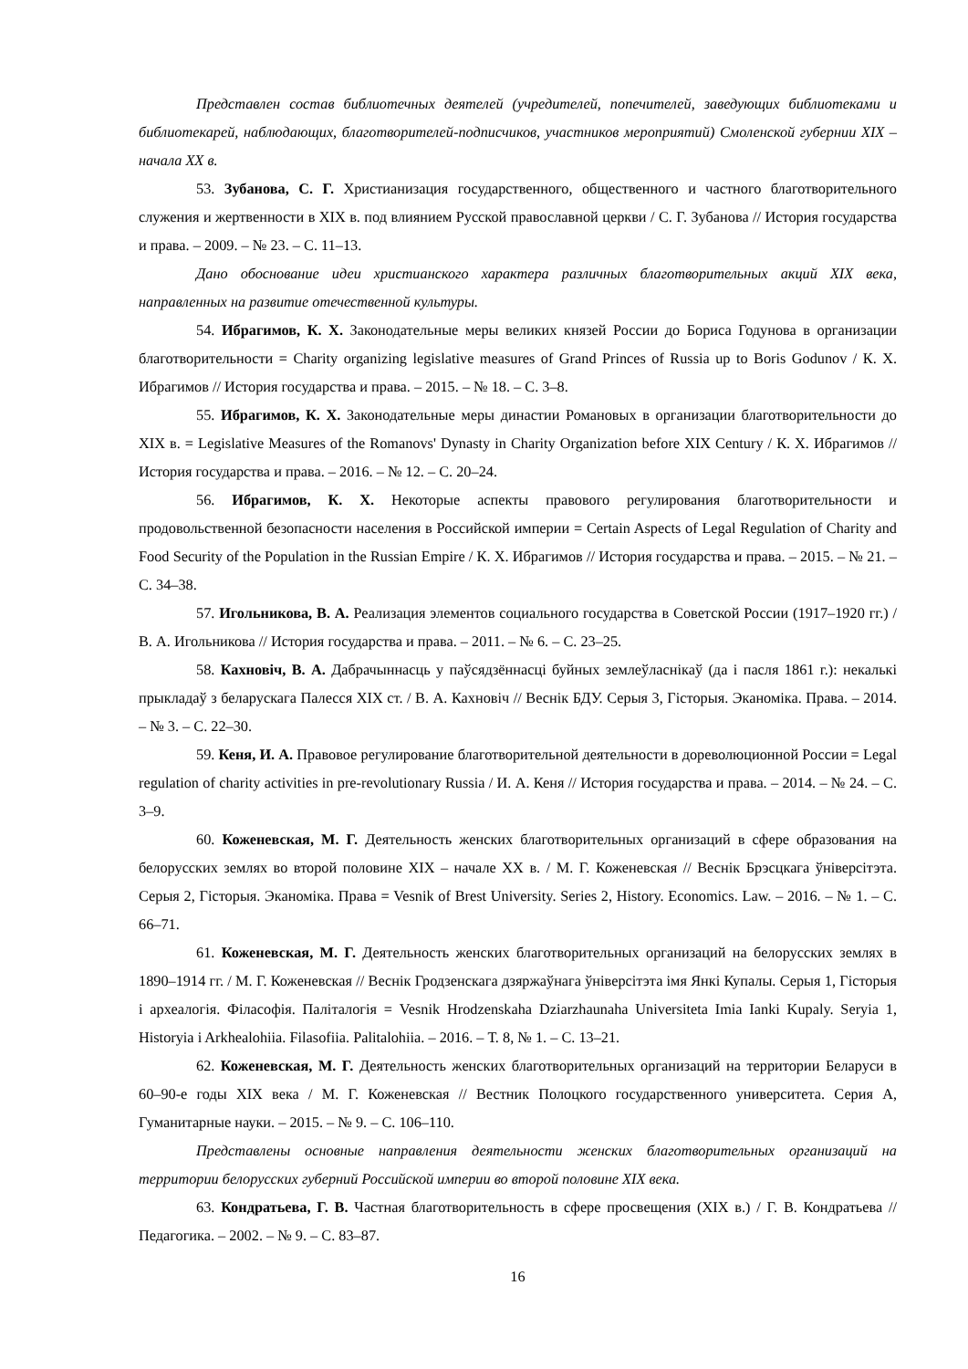Представлен состав библиотечных деятелей (учредителей, попечителей, заведующих библиотеками и библиотекарей, наблюдающих, благотворителей-подписчиков, участников мероприятий) Смоленской губернии XIX – начала XX в.
53. Зубанова, С. Г. Христианизация государственного, общественного и частного благотворительного служения и жертвенности в XIX в. под влиянием Русской православной церкви / С. Г. Зубанова // История государства и права. – 2009. – № 23. – С. 11–13.
Дано обоснование идеи христианского характера различных благотворительных акций XIX века, направленных на развитие отечественной культуры.
54. Ибрагимов, К. Х. Законодательные меры великих князей России до Бориса Годунова в организации благотворительности = Charity organizing legislative measures of Grand Princes of Russia up to Boris Godunov / К. Х. Ибрагимов // История государства и права. – 2015. – № 18. – С. 3–8.
55. Ибрагимов, К. Х. Законодательные меры династии Романовых в организации благотворительности до XIX в. = Legislative Measures of the Romanovs' Dynasty in Charity Organization before XIX Century / К. Х. Ибрагимов // История государства и права. – 2016. – № 12. – С. 20–24.
56. Ибрагимов, К. Х. Некоторые аспекты правового регулирования благотворительности и продовольственной безопасности населения в Российской империи = Certain Aspects of Legal Regulation of Charity and Food Security of the Population in the Russian Empire / К. Х. Ибрагимов // История государства и права. – 2015. – № 21. – С. 34–38.
57. Игольникова, В. А. Реализация элементов социального государства в Советской России (1917–1920 гг.) / В. А. Игольникова // История государства и права. – 2011. – № 6. – С. 23–25.
58. Кахновiч, В. А. Дабрачыннасць у паўсядзённасці буйных землеўласнікаў (да і пасля 1861 г.): некалькі прыкладаў з беларускага Палесся XIX ст. / В. А. Кахновіч // Веснік БДУ. Серыя 3, Гісторыя. Эканоміка. Права. – 2014. – № 3. – С. 22–30.
59. Кеня, И. А. Правовое регулирование благотворительной деятельности в дореволюционной России = Legal regulation of charity activities in pre-revolutionary Russia / И. А. Кеня // История государства и права. – 2014. – № 24. – С. 3–9.
60. Коженевская, М. Г. Деятельность женских благотворительных организаций в сфере образования на белорусских землях во второй половине XIX – начале XX в. / М. Г. Коженевская // Веснік Брэсцкага ўніверсітэта. Серыя 2, Гісторыя. Эканоміка. Права = Vesnik of Brest University. Series 2, History. Economics. Law. – 2016. – № 1. – С. 66–71.
61. Коженевская, М. Г. Деятельность женских благотворительных организаций на белорусских землях в 1890–1914 гг. / М. Г. Коженевская // Веснік Гродзенскага дзяржаўнага ўніверсітэта імя Янкі Купалы. Серыя 1, Гісторыя і археалогія. Філасофія. Паліталогія = Vesnik Hrodzenskaha Dziarzhaunaha Universiteta Imia Ianki Kupaly. Seryia 1, Historyia i Arkhealohiia. Filasofiia. Palitalohiia. – 2016. – Т. 8, № 1. – С. 13–21.
62. Коженевская, М. Г. Деятельность женских благотворительных организаций на территории Беларуси в 60–90-е годы XIX века / М. Г. Коженевская // Вестник Полоцкого государственного университета. Серия А, Гуманитарные науки. – 2015. – № 9. – С. 106–110.
Представлены основные направления деятельности женских благотворительных организаций на территории белорусских губерний Российской империи во второй половине XIX века.
63. Кондратьева, Г. В. Частная благотворительность в сфере просвещения (XIX в.) / Г. В. Кондратьева // Педагогика. – 2002. – № 9. – С. 83–87.
16